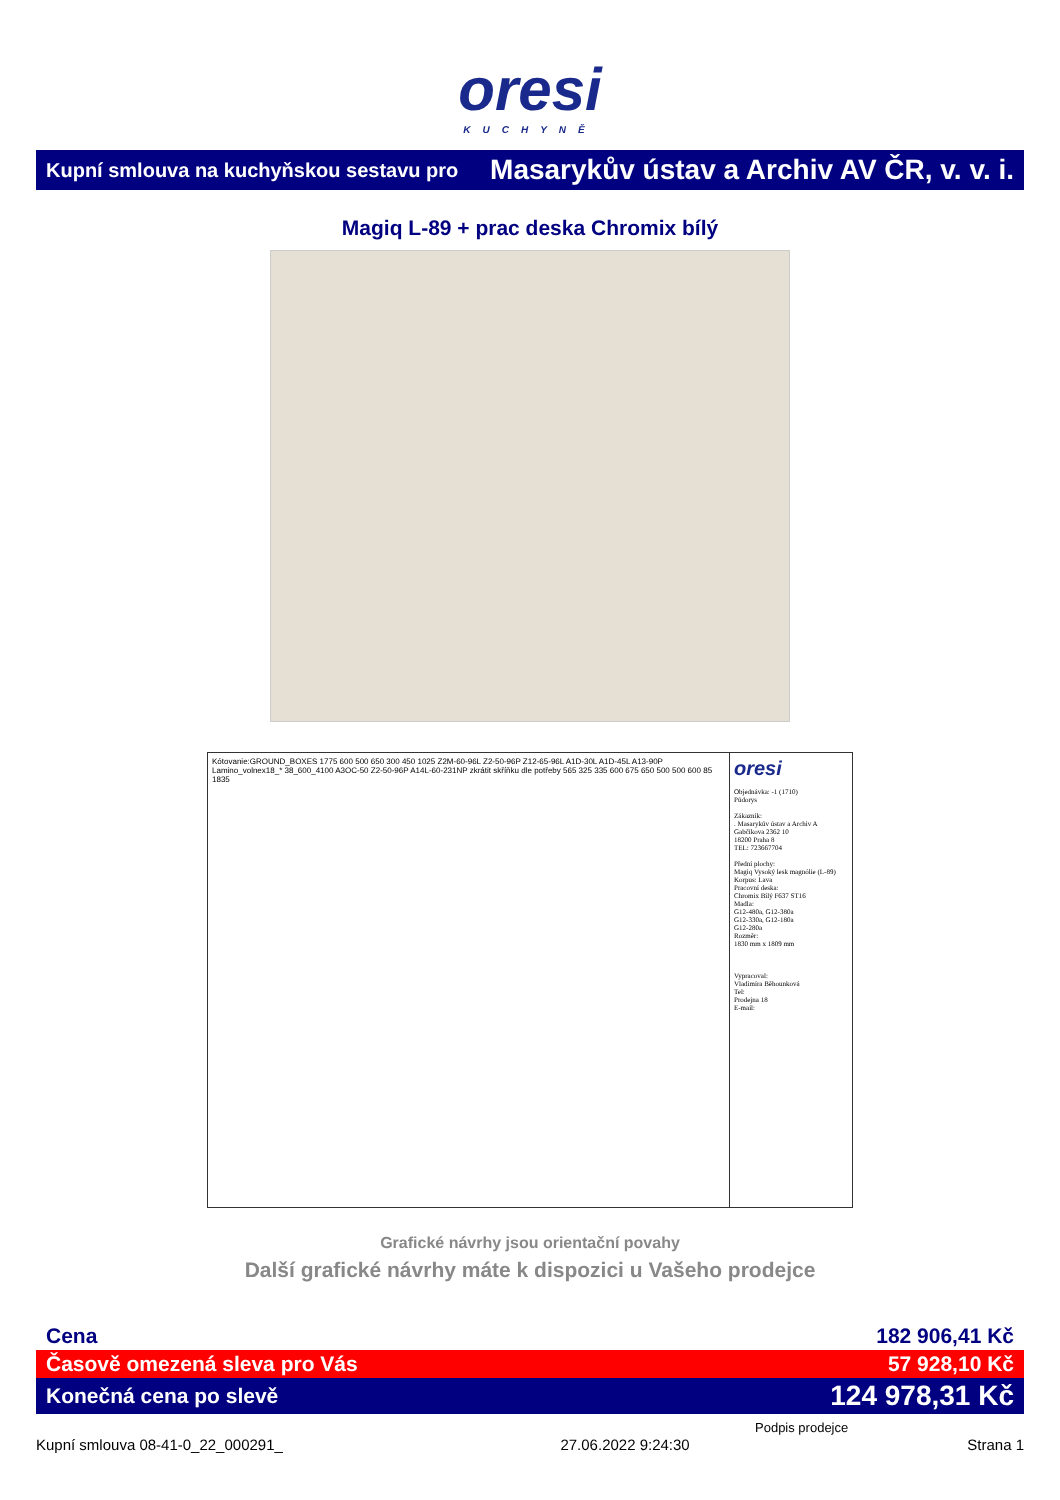oresi
KUCHYNĚ
Kupní smlouva na kuchyňskou sestavu pro Masarykův ústav a Archiv AV ČR, v. v. i.
Magiq L-89 + prac deska Chromix bílý
Kótovanie:GROUND_BOXES 1775 600 500 650 300 450 1025 Z2M-60-96L Z2-50-96P Z12-65-96L A1D-30L A1D-45L A13-90P Lamino_volnex18_* 38_600_4100 A3OC-50 Z2-50-96P A14L-60-231NP zkrátit skříňku dle potřeby 565 325 335 600 675 650 500 500 600 85 1835
oresi
Objednávka: -1 (1710)
Půdorys
Zákazník:
. Masarykův ústav a Archiv A
Gabčíkova 2362 10
18200 Praha 8
TEL: 723667704
Přední plochy:
Magiq Vysoký lesk magnólie (L-89)
Korpus: Lava
Pracovní deska:
Chromix Bílý F637 ST16
Madla:
G12-480a, G12-380a
G12-330a, G12-180a
G12-280a
Rozměr:
1830 mm x 1809 mm
Vypracoval:
Vladimíra Běhounková
Tel:
Prodejna 18
E-mail:
Grafické návrhy jsou orientační povahy
Další grafické návrhy máte k dispozici u Vašeho prodejce
Cena 182 906,41 Kč
Časově omezená sleva pro Vás 57 928,10 Kč
Konečná cena po slevě 124 978,31 Kč
Podpis prodejce
Kupní smlouva 08-41-0_22_000291_ 27.06.2022 9:24:30 Strana 1